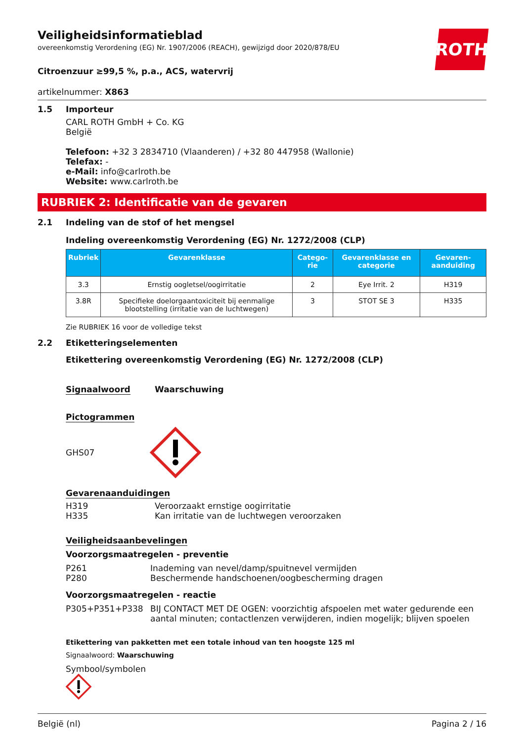ROTH
Veiligheidsinformatieblad
overeenkomstig Verordening (EG) Nr. 1907/2006 (REACH), gewijzigd door 2020/878/EU
Citroenzuur ≥99,5 %, p.a., ACS, watervrij
artikelnummer: X863
1.5 Importeur
CARL ROTH GmbH + Co. KG
België
Telefoon: +32 3 2834710 (Vlaanderen) / +32 80 447958 (Wallonie)
Telefax: -
e-Mail: info@carlroth.be
Website: www.carlroth.be
RUBRIEK 2: Identificatie van de gevaren
2.1 Indeling van de stof of het mengsel
Indeling overeenkomstig Verordening (EG) Nr. 1272/2008 (CLP)
| Rubriek | Gevarenklasse | Catego-rie | Gevarenklasse en categorie | Gevaren-aanduiding |
| --- | --- | --- | --- | --- |
| 3.3 | Ernstig oogletsel/oogirritatie | 2 | Eye Irrit. 2 | H319 |
| 3.8R | Specifieke doelorgaantoxiciteit bij eenmalige blootstelling (irritatie van de luchtwegen) | 3 | STOT SE 3 | H335 |
Zie RUBRIEK 16 voor de volledige tekst
2.2 Etiketteringselementen
Etikettering overeenkomstig Verordening (EG) Nr. 1272/2008 (CLP)
Signaalwoord Waarschuwing
Pictogrammen
GHS07
Gevarenaanduidingen
H319 Veroorzaakt ernstige oogirritatie
H335 Kan irritatie van de luchtwegen veroorzaken
Veiligheidsaanbevelingen
Voorzorgsmaatregelen - preventie
P261 Inademing van nevel/damp/spuitnevel vermijden
P280 Beschermende handschoenen/oogbescherming dragen
Voorzorgsmaatregelen - reactie
P305+P351+P338 BIJ CONTACT MET DE OGEN: voorzichtig afspoelen met water gedurende een aantal minuten; contactlenzen verwijderen, indien mogelijk; blijven spoelen
Etikettering van pakketten met een totale inhoud van ten hoogste 125 ml
Signaalwoord: Waarschuwing
Symbool/symbolen
België (nl) Pagina 2 / 16